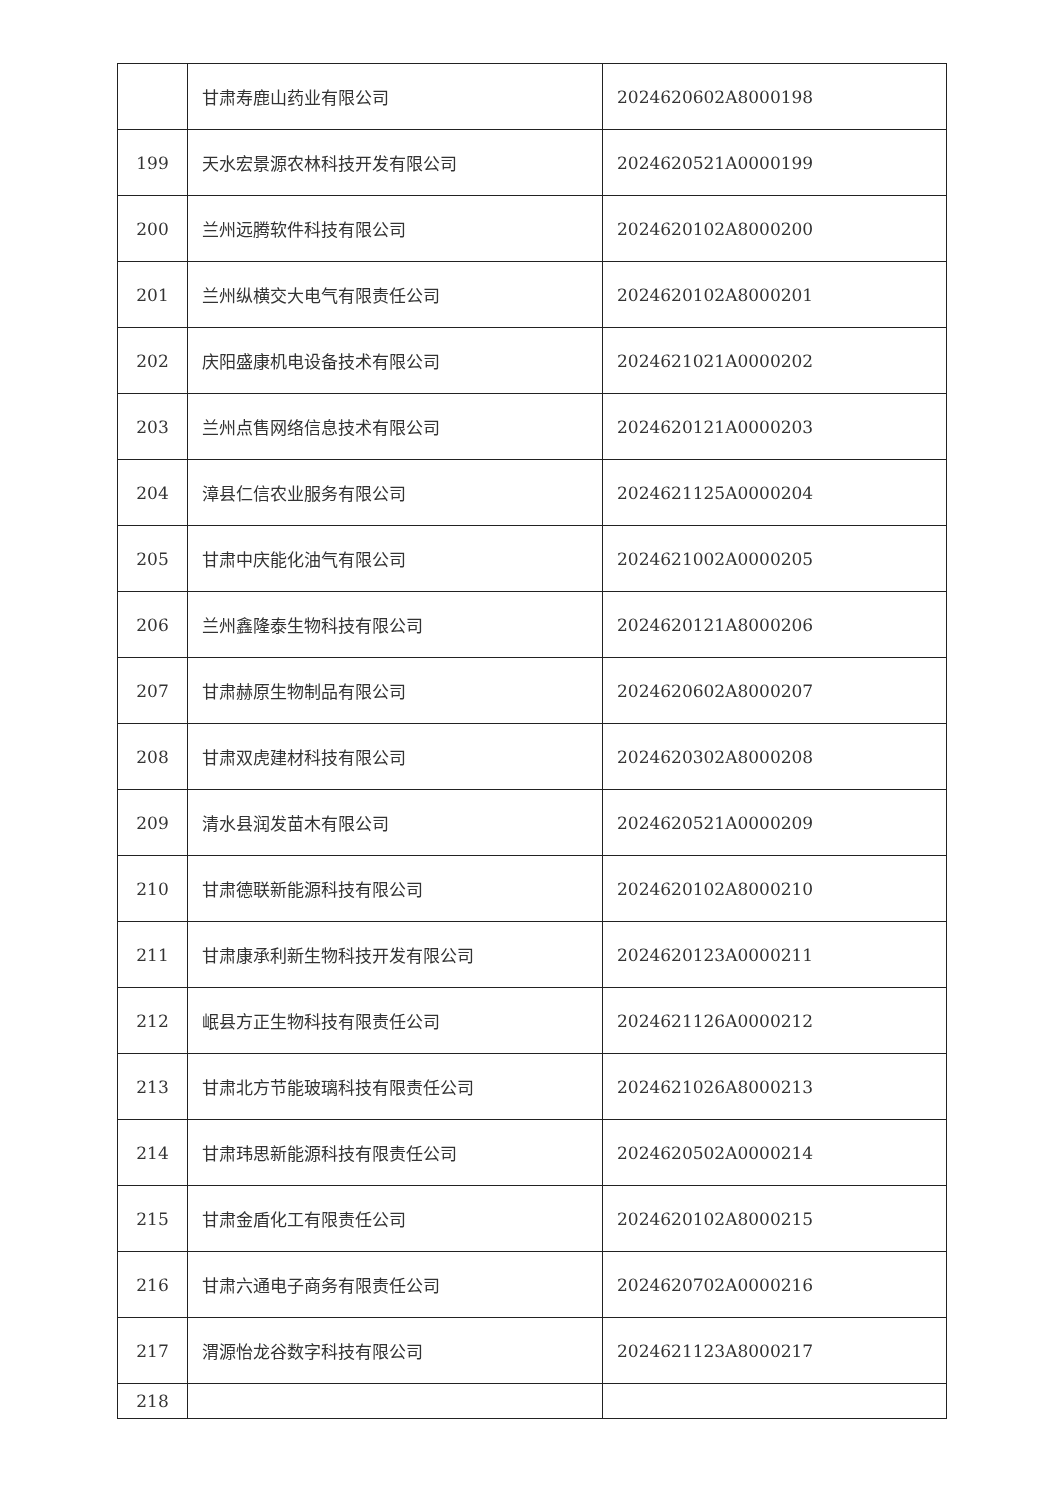| | 甘肃寿鹿山药业有限公司 | 2024620602A8000198 |
| 199 | 天水宏景源农林科技开发有限公司 | 2024620521A0000199 |
| 200 | 兰州远腾软件科技有限公司 | 2024620102A8000200 |
| 201 | 兰州纵横交大电气有限责任公司 | 2024620102A8000201 |
| 202 | 庆阳盛康机电设备技术有限公司 | 2024621021A0000202 |
| 203 | 兰州点售网络信息技术有限公司 | 2024620121A0000203 |
| 204 | 漳县仁信农业服务有限公司 | 2024621125A0000204 |
| 205 | 甘肃中庆能化油气有限公司 | 2024621002A0000205 |
| 206 | 兰州鑫隆泰生物科技有限公司 | 2024620121A8000206 |
| 207 | 甘肃赫原生物制品有限公司 | 2024620602A8000207 |
| 208 | 甘肃双虎建材科技有限公司 | 2024620302A8000208 |
| 209 | 清水县润发苗木有限公司 | 2024620521A0000209 |
| 210 | 甘肃德联新能源科技有限公司 | 2024620102A8000210 |
| 211 | 甘肃康承利新生物科技开发有限公司 | 2024620123A0000211 |
| 212 | 岷县方正生物科技有限责任公司 | 2024621126A0000212 |
| 213 | 甘肃北方节能玻璃科技有限责任公司 | 2024621026A8000213 |
| 214 | 甘肃玮思新能源科技有限责任公司 | 2024620502A0000214 |
| 215 | 甘肃金盾化工有限责任公司 | 2024620102A8000215 |
| 216 | 甘肃六通电子商务有限责任公司 | 2024620702A0000216 |
| 217 | 渭源怡龙谷数字科技有限公司 | 2024621123A8000217 |
| 218 | | |